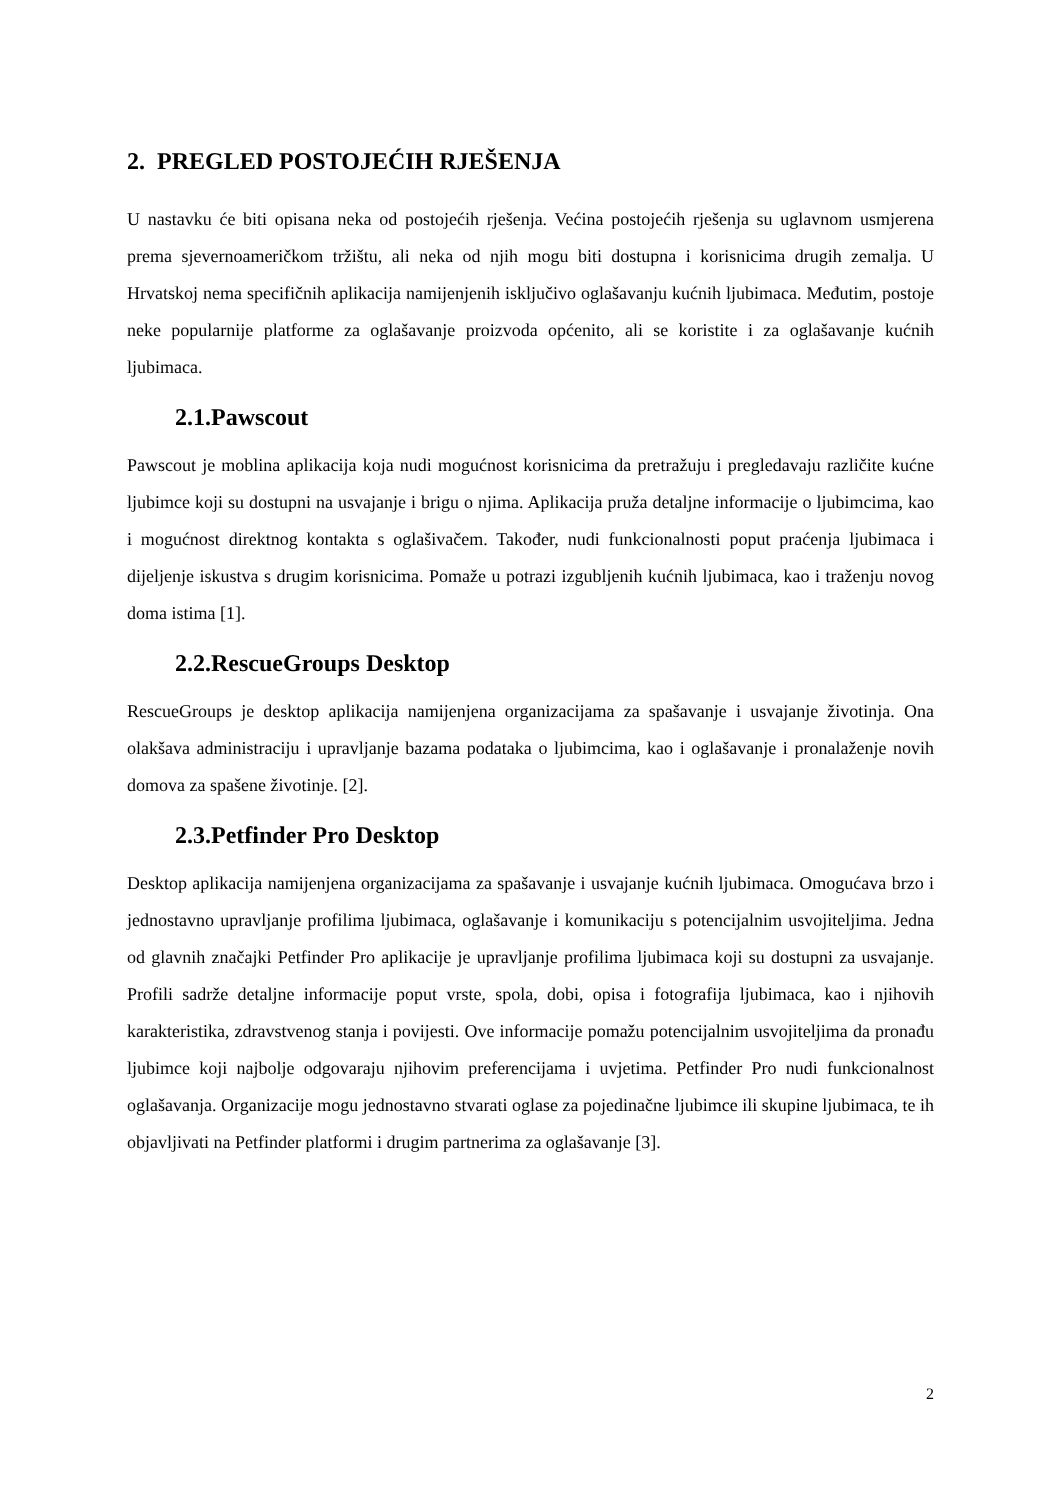2. PREGLED POSTOJEĆIH RJEŠENJA
U nastavku će biti opisana neka od postojećih rješenja. Većina postojećih rješenja su uglavnom usmjerena prema sjevernoameričkom tržištu, ali neka od njih mogu biti dostupna i korisnicima drugih zemalja. U Hrvatskoj nema specifičnih aplikacija namijenjenih isključivo oglašavanju kućnih ljubimaca. Međutim, postoje neke popularnije platforme za oglašavanje proizvoda općenito, ali se koristite i za oglašavanje kućnih ljubimaca.
2.1.Pawscout
Pawscout je moblina aplikacija koja nudi mogućnost korisnicima da pretražuju i pregledavaju različite kućne ljubimce koji su dostupni na usvajanje i brigu o njima. Aplikacija pruža detaljne informacije o ljubimcima, kao i mogućnost direktnog kontakta s oglašivačem. Također, nudi funkcionalnosti poput praćenja ljubimaca i dijeljenje iskustva s drugim korisnicima. Pomaže u potrazi izgubljenih kućnih ljubimaca, kao i traženju novog doma istima [1].
2.2.RescueGroups Desktop
RescueGroups je desktop aplikacija namijenjena organizacijama za spašavanje i usvajanje životinja. Ona olakšava administraciju i upravljanje bazama podataka o ljubimcima, kao i oglašavanje i pronalaženje novih domova za spašene životinje. [2].
2.3.Petfinder Pro Desktop
Desktop aplikacija namijenjena organizacijama za spašavanje i usvajanje kućnih ljubimaca. Omogućava brzo i jednostavno upravljanje profilima ljubimaca, oglašavanje i komunikaciju s potencijalnim usvojiteljima. Jedna od glavnih značajki Petfinder Pro aplikacije je upravljanje profilima ljubimaca koji su dostupni za usvajanje. Profili sadrže detaljne informacije poput vrste, spola, dobi, opisa i fotografija ljubimaca, kao i njihovih karakteristika, zdravstvenog stanja i povijesti. Ove informacije pomažu potencijalnim usvojiteljima da pronađu ljubimce koji najbolje odgovaraju njihovim preferencijama i uvjetima. Petfinder Pro nudi funkcionalnost oglašavanja. Organizacije mogu jednostavno stvarati oglase za pojedinačne ljubimce ili skupine ljubimaca, te ih objavljivati na Petfinder platformi i drugim partnerima za oglašavanje [3].
2